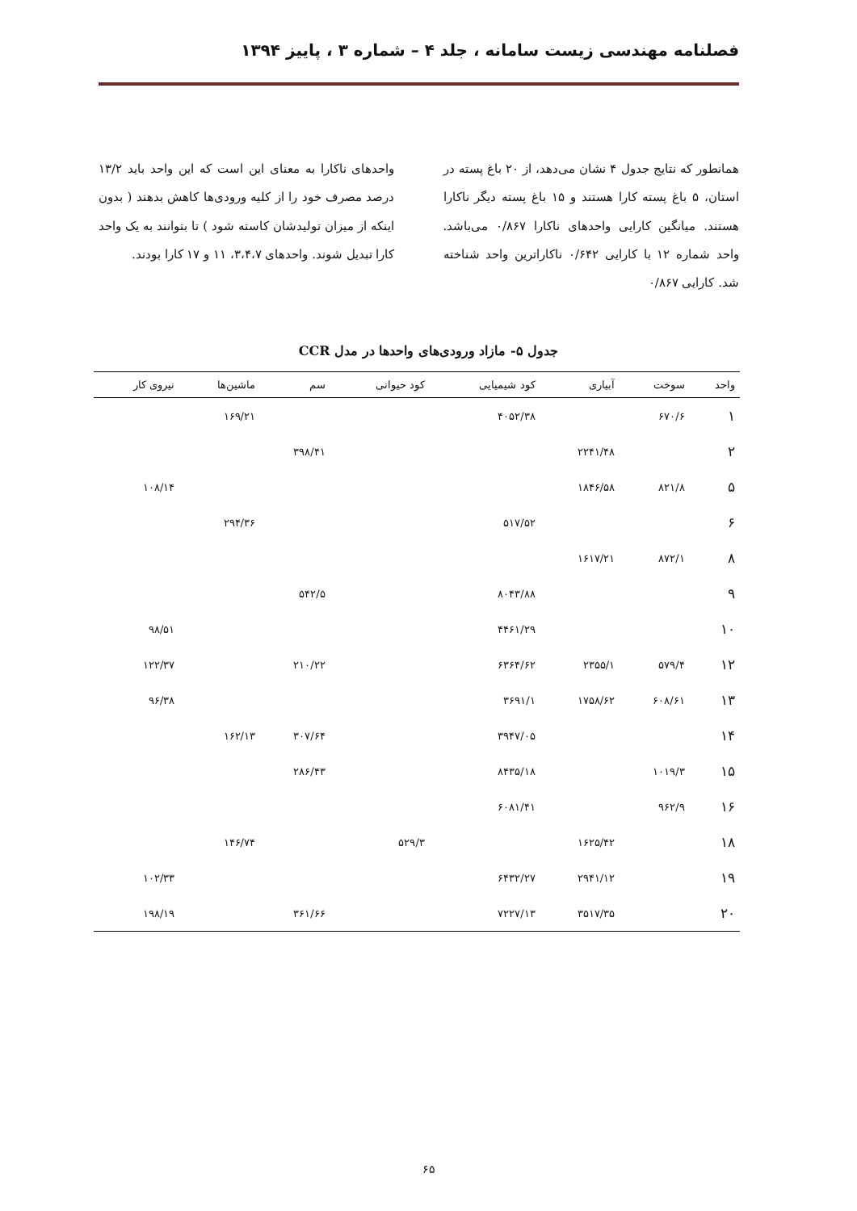فصلنامه مهندسی زیست سامانه ، جلد ۴ – شماره ۳ ، پاییز ۱۳۹۴
همانطور که نتایج جدول ۴ نشان می‌دهد، از ۲۰ باغ پسته در استان، ۵ باغ پسته کارا هستند و ۱۵ باغ پسته دیگر ناکارا هستند. میانگین کارایی واحدهای ناکارا ۰/۸۶۷ می‌باشد. واحد شماره ۱۲ با کارایی ۰/۶۴۲ ناکاراترین واحد شناخته شد. کارایی ۰/۸۶۷
واحدهای ناکارا به معنای این است که این واحد باید ۱۳/۲ درصد مصرف خود را از کلیه ورودی‌ها کاهش بدهند ( بدون اینکه از میزان تولیدشان کاسته شود ) تا بتوانند به یک واحد کارا تبدیل شوند. واحدهای ۳،۴،۷، ۱۱ و ۱۷ کارا بودند.
جدول ۵- مازاد ورودی‌های واحدها در مدل CCR
| واحد | سوخت | آبیاری | کود شیمیایی | کود حیوانی | سم | ماشین‌ها | نیروی کار |
| --- | --- | --- | --- | --- | --- | --- | --- |
| ۱ | ۶۷۰/۶ | | ۴۰۵۲/۳۸ | | | ۱۶۹/۲۱ | |
| ۲ | | ۲۲۴۱/۴۸ | | | ۳۹۸/۴۱ | | |
| ۵ | ۸۲۱/۸ | ۱۸۴۶/۵۸ | | | | | ۱۰۸/۱۴ |
| ۶ | | | ۵۱۷/۵۲ | | | ۲۹۴/۳۶ | |
| ۸ | ۸۷۲/۱ | ۱۶۱۷/۲۱ | | | | | |
| ۹ | | | ۸۰۴۳/۸۸ | | ۵۴۲/۵ | | |
| ۱۰ | | | ۴۴۶۱/۲۹ | | | | ۹۸/۵۱ |
| ۱۲ | ۵۷۹/۴ | ۲۳۵۵/۱ | ۶۳۶۴/۶۲ | | ۲۱۰/۲۲ | | ۱۲۲/۳۷ |
| ۱۳ | ۶۰۸/۶۱ | ۱۷۵۸/۶۲ | ۳۶۹۱/۱ | | | | ۹۶/۳۸ |
| ۱۴ | | | ۳۹۴۷/۰۵ | | ۳۰۷/۶۴ | ۱۶۲/۱۳ | |
| ۱۵ | ۱۰۱۹/۳ | | ۸۴۳۵/۱۸ | | ۲۸۶/۴۳ | | |
| ۱۶ | ۹۶۲/۹ | | ۶۰۸۱/۴۱ | | | | |
| ۱۸ | | ۱۶۲۵/۴۲ | | ۵۲۹/۳ | | ۱۴۶/۷۴ | |
| ۱۹ | | ۲۹۴۱/۱۲ | ۶۴۳۲/۲۷ | | | | ۱۰۲/۳۳ |
| ۲۰ | | ۳۵۱۷/۳۵ | ۷۲۲۷/۱۳ | | ۳۶۱/۶۶ | | ۱۹۸/۱۹ |
۶۵